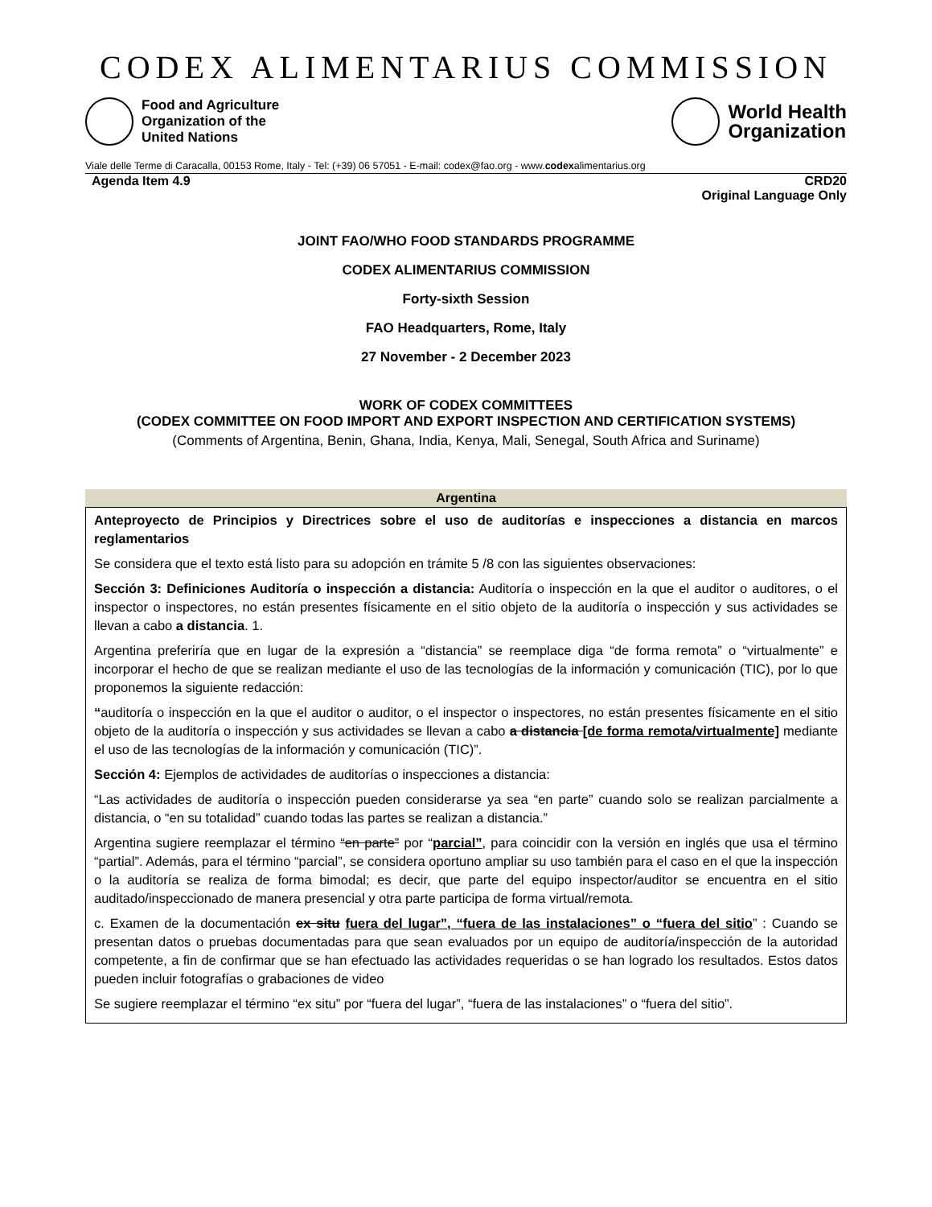CODEX ALIMENTARIUS COMMISSION
Food and Agriculture
Organization of the
United Nations
World Health
Organization
Viale delle Terme di Caracalla, 00153 Rome, Italy - Tel: (+39) 06 57051 - E-mail: codex@fao.org - www.codexalimentarius.org
Agenda Item 4.9 CRD20
Original Language Only
JOINT FAO/WHO FOOD STANDARDS PROGRAMME
CODEX ALIMENTARIUS COMMISSION
Forty-sixth Session
FAO Headquarters, Rome, Italy
27 November - 2 December 2023
WORK OF CODEX COMMITTEES
(CODEX COMMITTEE ON FOOD IMPORT AND EXPORT INSPECTION AND CERTIFICATION SYSTEMS)
(Comments of Argentina, Benin, Ghana, India, Kenya, Mali, Senegal, South Africa and Suriname)
Argentina
Anteproyecto de Principios y Directrices sobre el uso de auditorías e inspecciones a distancia en marcos reglamentarios
Se considera que el texto está listo para su adopción en trámite 5 /8 con las siguientes observaciones:
Sección 3: Definiciones Auditoría o inspección a distancia: Auditoría o inspección en la que el auditor o auditores, o el inspector o inspectores, no están presentes físicamente en el sitio objeto de la auditoría o inspección y sus actividades se llevan a cabo a distancia. 1.
Argentina preferiría que en lugar de la expresión a “distancia” se reemplace diga “de forma remota” o “virtualmente” e incorporar el hecho de que se realizan mediante el uso de las tecnologías de la información y comunicación (TIC), por lo que proponemos la siguiente redacción:
“auditoría o inspección en la que el auditor o auditor, o el inspector o inspectores, no están presentes físicamente en el sitio objeto de la auditoría o inspección y sus actividades se llevan a cabo a distancia [de forma remota/virtualmente] mediante el uso de las tecnologías de la información y comunicación (TIC)”.
Sección 4: Ejemplos de actividades de auditorías o inspecciones a distancia:
“Las actividades de auditoría o inspección pueden considerarse ya sea “en parte” cuando solo se realizan parcialmente a distancia, o “en su totalidad” cuando todas las partes se realizan a distancia.”
Argentina sugiere reemplazar el término “en parte” por “parcial”, para coincidir con la versión en inglés que usa el término “partial”. Además, para el término “parcial”, se considera oportuno ampliar su uso también para el caso en el que la inspección o la auditoría se realiza de forma bimodal; es decir, que parte del equipo inspector/auditor se encuentra en el sitio auditado/inspeccionado de manera presencial y otra parte participa de forma virtual/remota.
c. Examen de la documentación ex situ fuera del lugar”, “fuera de las instalaciones” o “fuera del sitio” : Cuando se presentan datos o pruebas documentadas para que sean evaluados por un equipo de auditoría/inspección de la autoridad competente, a fin de confirmar que se han efectuado las actividades requeridas o se han logrado los resultados. Estos datos pueden incluir fotografías o grabaciones de video
Se sugiere reemplazar el término “ex situ” por “fuera del lugar”, “fuera de las instalaciones” o “fuera del sitio”.